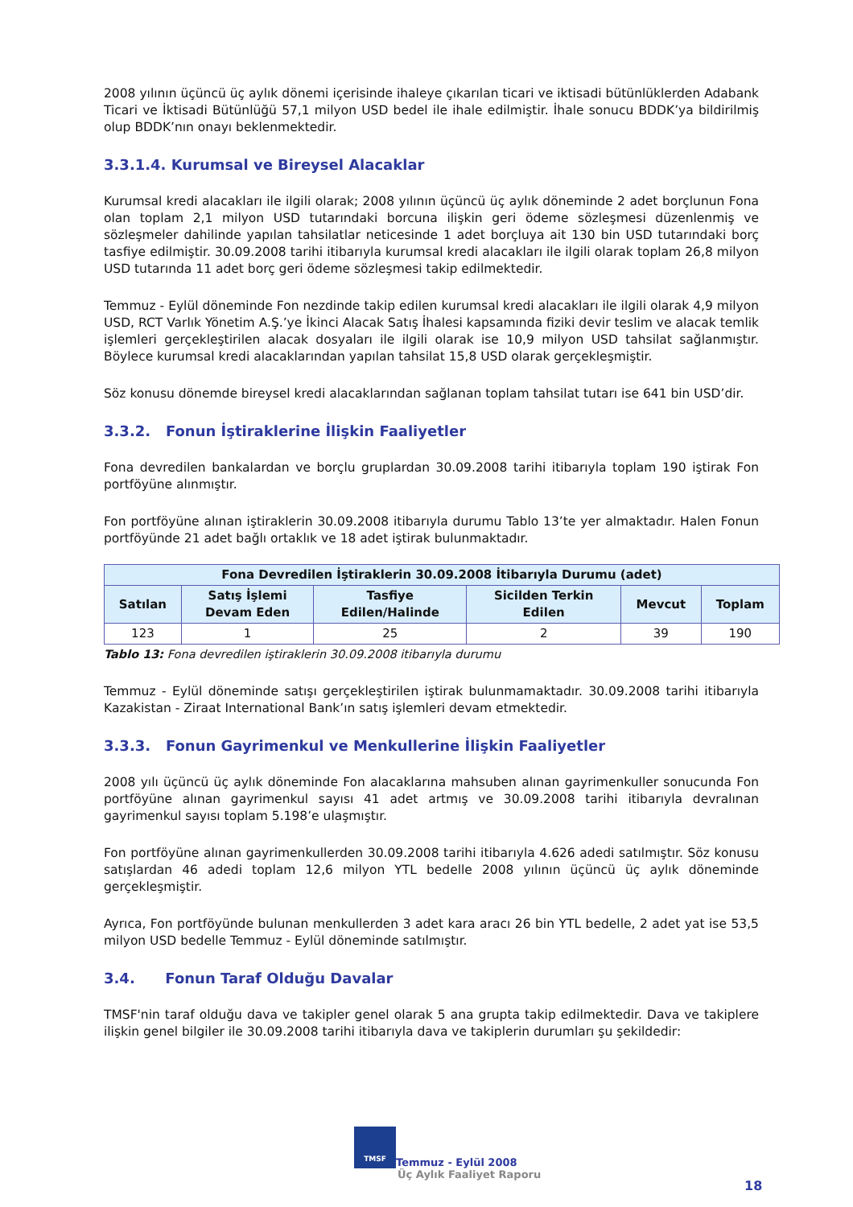2008 yılının üçüncü üç aylık dönemi içerisinde ihaleye çıkarılan ticari ve iktisadi bütünlüklerden Adabank Ticari ve İktisadi Bütünlüğü 57,1 milyon USD bedel ile ihale edilmiştir. İhale sonucu BDDK’ya bildirilmiş olup BDDK’nın onayı beklenmektedir.
3.3.1.4. Kurumsal ve Bireysel Alacaklar
Kurumsal kredi alacakları ile ilgili olarak; 2008 yılının üçüncü üç aylık döneminde 2 adet borçlunun Fona olan toplam 2,1 milyon USD tutarındaki borcuna ilişkin geri ödeme sözleşmesi düzenlenmiş ve sözleşmeler dahilinde yapılan tahsilatlar neticesinde 1 adet borçluya ait 130 bin USD tutarındaki borç tasfiye edilmiştir. 30.09.2008 tarihi itibarıyla kurumsal kredi alacakları ile ilgili olarak toplam 26,8 milyon USD tutarında 11 adet borç geri ödeme sözleşmesi takip edilmektedir.
Temmuz - Eylül döneminde Fon nezdinde takip edilen kurumsal kredi alacakları ile ilgili olarak 4,9 milyon USD, RCT Varlık Yönetim A.Ş.’ye İkinci Alacak Satış İhalesi kapsamında fiziki devir teslim ve alacak temlik işlemleri gerçekleştirilen alacak dosyaları ile ilgili olarak ise 10,9 milyon USD tahsilat sağlanmıştır. Böylece kurumsal kredi alacaklarından yapılan tahsilat 15,8 USD olarak gerçekleşmiştir.
Söz konusu dönemde bireysel kredi alacaklarından sağlanan toplam tahsilat tutarı ise 641 bin USD’dir.
3.3.2. Fonun İştiraklerine İlişkin Faaliyetler
Fona devredilen bankalardan ve borçlu gruplardan 30.09.2008 tarihi itibarıyla toplam 190 iştirak Fon portföyüne alınmıştır.
Fon portföyüne alınan iştiraklerin 30.09.2008 itibarıyla durumu Tablo 13’te yer almaktadır. Halen Fonun portföyünde 21 adet bağlı ortaklık ve 18 adet iştirak bulunmaktadır.
| Fona Devredilen İştiraklerin 30.09.2008 İtibarıyla Durumu (adet) | | | | | |
| --- | --- | --- | --- | --- | --- |
| Satılan | Satış İşlemi Devam Eden | Tasfiye Edilen/Halinde | Sicilden Terkin Edilen | Mevcut | Toplam |
| 123 | 1 | 25 | 2 | 39 | 190 |
Tablo 13: Fona devredilen iştiraklerin 30.09.2008 itibarıyla durumu
Temmuz - Eylül döneminde satışı gerçekleştirilen iştirak bulunmamaktadır. 30.09.2008 tarihi itibarıyla Kazakistan - Ziraat International Bank’ın satış işlemleri devam etmektedir.
3.3.3. Fonun Gayrimenkul ve Menkullerine İlişkin Faaliyetler
2008 yılı üçüncü üç aylık döneminde Fon alacaklarına mahsuben alınan gayrimenkuller sonucunda Fon portföyüne alınan gayrimenkul sayısı 41 adet artmış ve 30.09.2008 tarihi itibarıyla devralınan gayrimenkul sayısı toplam 5.198’e ulaşmıştır.
Fon portföyüne alınan gayrimenkullerden 30.09.2008 tarihi itibarıyla 4.626 adedi satılmıştır. Söz konusu satışlardan 46 adedi toplam 12,6 milyon YTL bedelle 2008 yılının üçüncü üç aylık döneminde gerçekleşmiştir.
Ayrıca, Fon portföyünde bulunan menkullerden 3 adet kara aracı 26 bin YTL bedelle, 2 adet yat ise 53,5 milyon USD bedelle Temmuz - Eylül döneminde satılmıştır.
3.4. Fonun Taraf Olduğu Davalar
TMSF'nin taraf olduğu dava ve takipler genel olarak 5 ana grupta takip edilmektedir. Dava ve takiplere ilişkin genel bilgiler ile 30.09.2008 tarihi itibarıyla dava ve takiplerin durumları şu şekildedir:
TMSF Temmuz - Eylül 2008
Üç Aylık Faaliyet Raporu
18